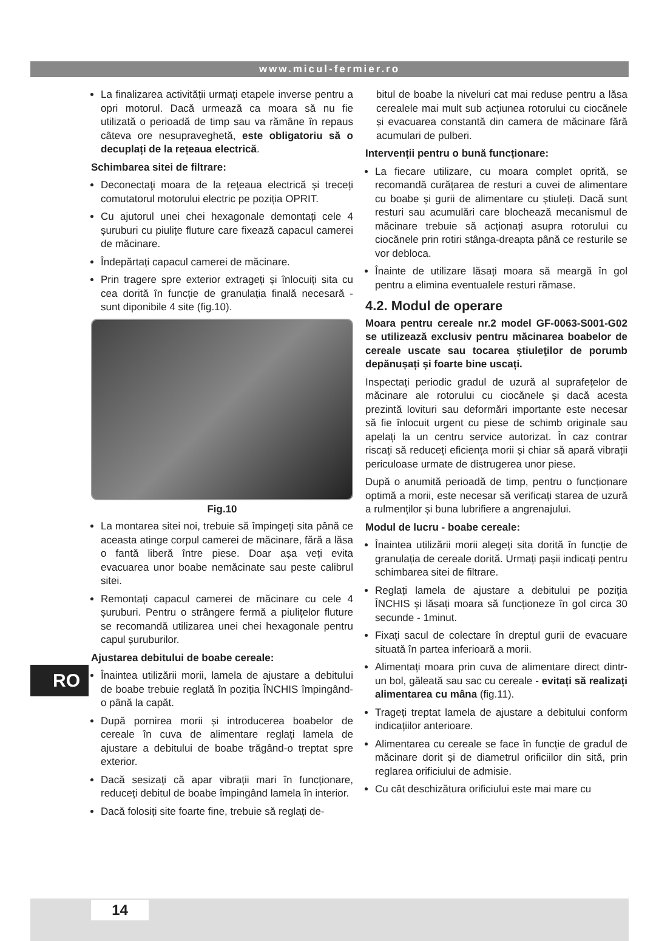www.micul-fermier.ro
La finalizarea activității urmați etapele inverse pentru a opri motorul. Dacă urmează ca moara să nu fie utilizată o perioadă de timp sau va rămâne în repaus câteva ore nesupraveghetă, este obligatoriu să o decuplați de la rețeaua electrică.
Schimbarea sitei de filtrare:
Deconectaţi moara de la reţeaua electrică și treceți comutatorul motorului electric pe poziția OPRIT.
Cu ajutorul unei chei hexagonale demontați cele 4 șuruburi cu piulițe fluture care fixează capacul camerei de măcinare.
Îndepărtați capacul camerei de măcinare.
Prin tragere spre exterior extrageți și înlocuiți sita cu cea dorită în funcție de granulația finală necesară - sunt diponibile 4 site (fig.10).
Fig.10
La montarea sitei noi, trebuie să împingeți sita până ce aceasta atinge corpul camerei de măcinare, fără a lăsa o fantă liberă între piese. Doar așa veți evita evacuarea unor boabe nemăcinate sau peste calibrul sitei.
Remontați capacul camerei de măcinare cu cele 4 șuruburi. Pentru o strângere fermă a piulițelor fluture se recomandă utilizarea unei chei hexagonale pentru capul șuruburilor.
Ajustarea debitului de boabe cereale:
Înaintea utilizării morii, lamela de ajustare a debitului de boabe trebuie reglată în poziția ÎNCHIS împingând-o până la capăt.
După pornirea morii și introducerea boabelor de cereale în cuva de alimentare reglați lamela de ajustare a debitului de boabe trăgând-o treptat spre exterior.
Dacă sesizați că apar vibrații mari în funcționare, reduceți debitul de boabe împingând lamela în interior.
Dacă folosiți site foarte fine, trebuie să reglați de-
bitul de boabe la niveluri cat mai reduse pentru a lăsa cerealele mai mult sub acțiunea rotorului cu ciocănele și evacuarea constantă din camera de măcinare fără acumulari de pulberi.
Intervenții pentru o bună funcționare:
La fiecare utilizare, cu moara complet oprită, se recomandă curățarea de resturi a cuvei de alimentare cu boabe și gurii de alimentare cu știuleți. Dacă sunt resturi sau acumulări care blochează mecanismul de măcinare trebuie să acționați asupra rotorului cu ciocănele prin rotiri stânga-dreapta până ce resturile se vor debloca.
Înainte de utilizare lăsați moara să meargă în gol pentru a elimina eventualele resturi rămase.
4.2. Modul de operare
Moara pentru cereale nr.2 model GF-0063-S001-G02 se utilizează exclusiv pentru măcinarea boabelor de cereale uscate sau tocarea știuleţilor de porumb depănușați și foarte bine uscați.
Inspectați periodic gradul de uzură al suprafețelor de măcinare ale rotorului cu ciocănele și dacă acesta prezintă lovituri sau deformări importante este necesar să fie înlocuit urgent cu piese de schimb originale sau apelați la un centru service autorizat. În caz contrar riscați să reduceți eficiența morii și chiar să apară vibrații periculoase urmate de distrugerea unor piese.
După o anumită perioadă de timp, pentru o funcționare optimă a morii, este necesar să verificați starea de uzură a rulmenților și buna lubrifiere a angrenajului.
Modul de lucru - boabe cereale:
Înaintea utilizării morii alegeți sita dorită în funcție de granulația de cereale dorită. Urmați pașii indicați pentru schimbarea sitei de filtrare.
Reglați lamela de ajustare a debitului pe poziția ÎNCHIS și lăsați moara să funcționeze în gol circa 30 secunde - 1minut.
Fixați sacul de colectare în dreptul gurii de evacuare situată în partea inferioară a morii.
Alimentați moara prin cuva de alimentare direct dintr-un bol, găleată sau sac cu cereale - evitați să realizați alimentarea cu mâna (fig.11).
Trageți treptat lamela de ajustare a debitului conform indicațiilor anterioare.
Alimentarea cu cereale se face în funcție de gradul de măcinare dorit și de diametrul orificiilor din sită, prin reglarea orificiului de admisie.
Cu cât deschizătura orificiului este mai mare cu
RO
14